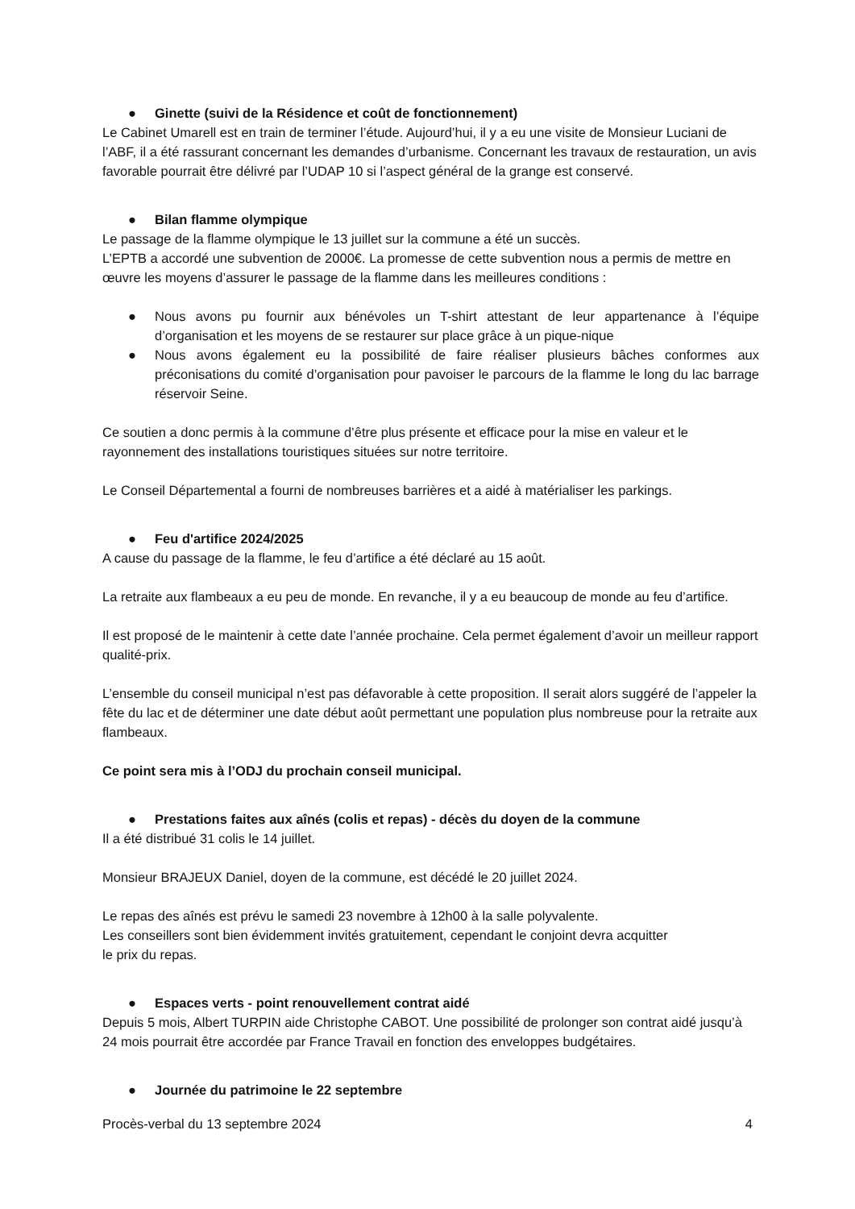● Ginette (suivi de la Résidence et coût de fonctionnement)
Le Cabinet Umarell est en train de terminer l’étude. Aujourd’hui, il y a eu une visite de Monsieur Luciani de l’ABF, il a été rassurant concernant les demandes d’urbanisme. Concernant les travaux de restauration, un avis favorable pourrait être délivré par l’UDAP 10 si l’aspect général de la grange est conservé.
● Bilan flamme olympique
Le passage de la flamme olympique le 13 juillet sur la commune a été un succès.
L’EPTB a accordé une subvention de 2000€. La promesse de cette subvention nous a permis de mettre en œuvre les moyens d’assurer le passage de la flamme dans les meilleures conditions :
● Nous avons pu fournir aux bénévoles un T-shirt attestant de leur appartenance à l’équipe d’organisation et les moyens de se restaurer sur place grâce à un pique-nique
● Nous avons également eu la possibilité de faire réaliser plusieurs bâches conformes aux préconisations du comité d’organisation pour pavoiser le parcours de la flamme le long du lac barrage réservoir Seine.
Ce soutien a donc permis à la commune d’être plus présente et efficace pour la mise en valeur et le rayonnement des installations touristiques situées sur notre territoire.
Le Conseil Départemental a fourni de nombreuses barrières et a aidé à matérialiser les parkings.
● Feu d'artifice 2024/2025
A cause du passage de la flamme, le feu d’artifice a été déclaré au 15 août.
La retraite aux flambeaux a eu peu de monde. En revanche, il y a eu beaucoup de monde au feu d’artifice.
Il est proposé de le maintenir à cette date l’année prochaine. Cela permet également d’avoir un meilleur rapport qualité-prix.
L’ensemble du conseil municipal n’est pas défavorable à cette proposition. Il serait alors suggéré de l’appeler la fête du lac et de déterminer une date début août permettant une population plus nombreuse pour la retraite aux flambeaux.
Ce point sera mis à l’ODJ du prochain conseil municipal.
● Prestations faites aux aînés (colis et repas) - décès du doyen de la commune
Il a été distribué 31 colis le 14 juillet.
Monsieur BRAJEUX Daniel, doyen de la commune, est décédé le 20 juillet 2024.
Le repas des aînés est prévu le samedi 23 novembre à 12h00 à la salle polyvalente.
Les conseillers sont bien évidemment invités gratuitement, cependant le conjoint devra acquitter
le prix du repas.
● Espaces verts - point renouvellement contrat aidé
Depuis 5 mois, Albert TURPIN aide Christophe CABOT. Une possibilité de prolonger son contrat aidé jusqu’à 24 mois pourrait être accordée par France Travail en fonction des enveloppes budgétaires.
● Journée du patrimoine le 22 septembre
Procès-verbal du 13 septembre 2024 4